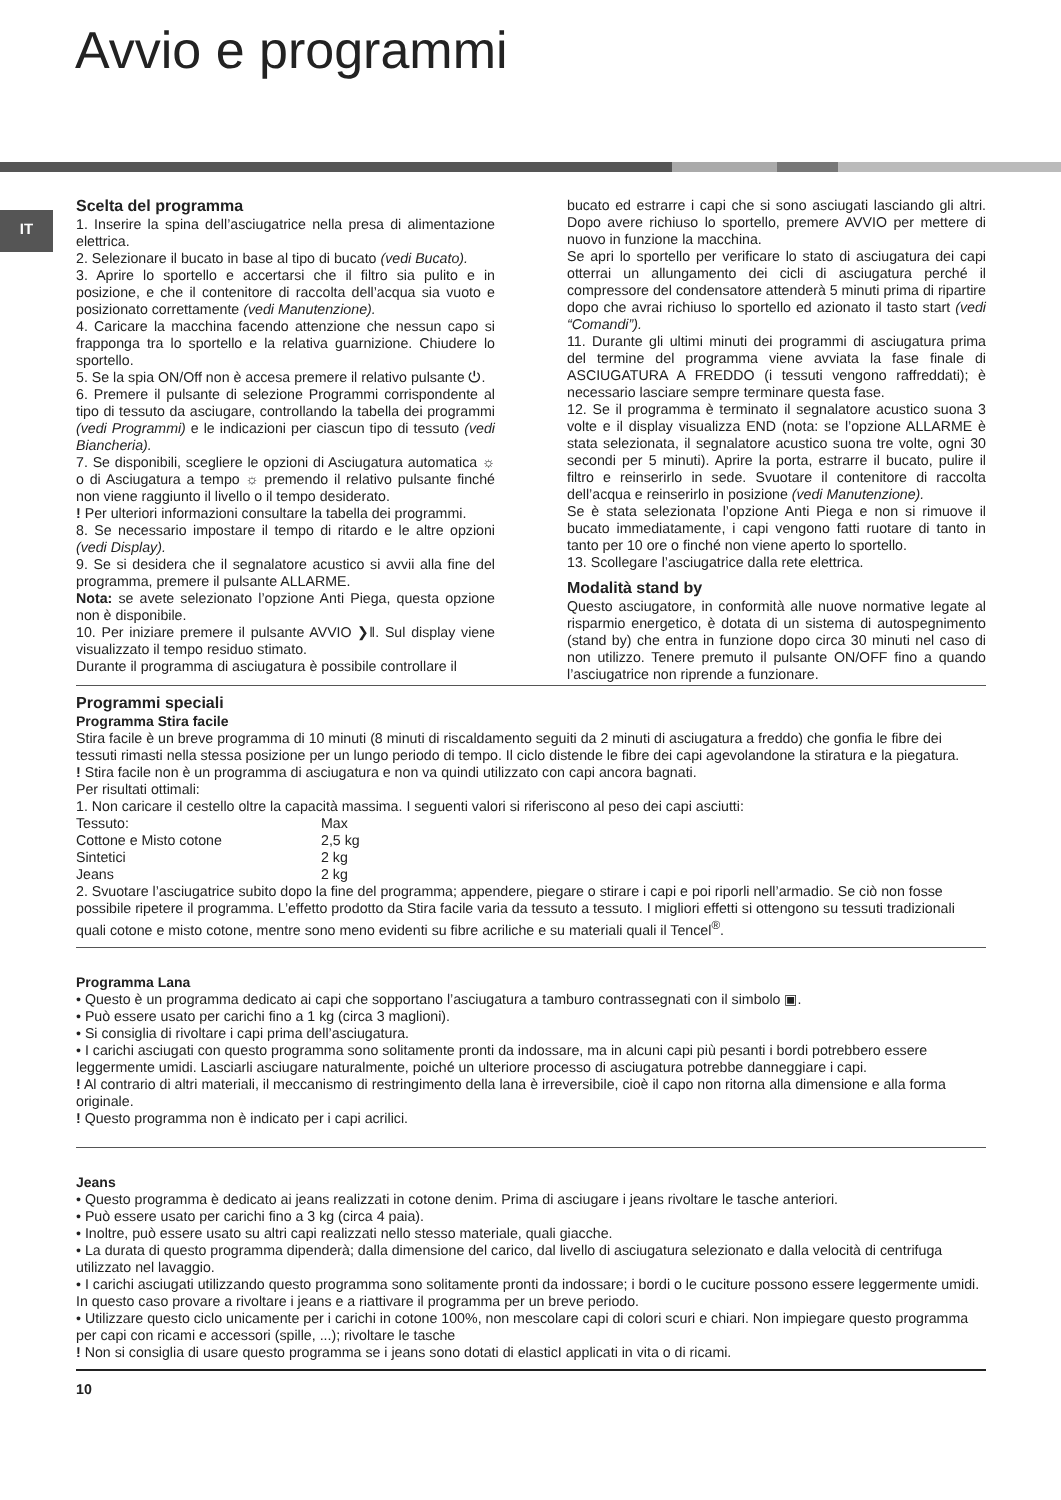Avvio e programmi
IT
Scelta del programma
1. Inserire la spina dell’asciugatrice nella presa di alimentazione elettrica.
2. Selezionare il bucato in base al tipo di bucato (vedi Bucato).
3. Aprire lo sportello e accertarsi che il filtro sia pulito e in posizione, e che il contenitore di raccolta dell’acqua sia vuoto e posizionato correttamente (vedi Manutenzione).
4. Caricare la macchina facendo attenzione che nessun capo si frapponga tra lo sportello e la relativa guarnizione. Chiudere lo sportello.
5. Se la spia ON/Off non è accesa premere il relativo pulsante ⏻.
6. Premere il pulsante di selezione Programmi corrispondente al tipo di tessuto da asciugare, controllando la tabella dei programmi (vedi Programmi) e le indicazioni per ciascun tipo di tessuto (vedi Biancheria).
7. Se disponibili, scegliere le opzioni di Asciugatura automatica ☼ o di Asciugatura a tempo ☼ premendo il relativo pulsante finché non viene raggiunto il livello o il tempo desiderato.
! Per ulteriori informazioni consultare la tabella dei programmi.
8. Se necessario impostare il tempo di ritardo e le altre opzioni (vedi Display).
9. Se si desidera che il segnalatore acustico si avvii alla fine del programma, premere il pulsante ALLARME.
Nota: se avete selezionato l’opzione Anti Piega, questa opzione non è disponibile.
10. Per iniziare premere il pulsante AVVIO ❯‖. Sul display viene visualizzato il tempo residuo stimato.
Durante il programma di asciugatura è possibile controllare il
bucato ed estrarre i capi che si sono asciugati lasciando gli altri. Dopo avere richiuso lo sportello, premere AVVIO per mettere di nuovo in funzione la macchina.
Se apri lo sportello per verificare lo stato di asciugatura dei capi otterrai un allungamento dei cicli di asciugatura perché il compressore del condensatore attenderà 5 minuti prima di ripartire dopo che avrai richiuso lo sportello ed azionato il tasto start (vedi “Comandi”).
11. Durante gli ultimi minuti dei programmi di asciugatura prima del termine del programma viene avviata la fase finale di ASCIUGATURA A FREDDO (i tessuti vengono raffreddati); è necessario lasciare sempre terminare questa fase.
12. Se il programma è terminato il segnalatore acustico suona 3 volte e il display visualizza END (nota: se l’opzione ALLARME è stata selezionata, il segnalatore acustico suona tre volte, ogni 30 secondi per 5 minuti). Aprire la porta, estrarre il bucato, pulire il filtro e reinserirlo in sede. Svuotare il contenitore di raccolta dell’acqua e reinserirlo in posizione (vedi Manutenzione).
Se è stata selezionata l’opzione Anti Piega e non si rimuove il bucato immediatamente, i capi vengono fatti ruotare di tanto in tanto per 10 ore o finché non viene aperto lo sportello.
13. Scollegare l’asciugatrice dalla rete elettrica.
Modalità stand by
Questo asciugatore, in conformità alle nuove normative legate al risparmio energetico, è dotata di un sistema di autospegnimento (stand by) che entra in funzione dopo circa 30 minuti nel caso di non utilizzo. Tenere premuto il pulsante ON/OFF fino a quando l’asciugatrice non riprende a funzionare.
Programmi speciali
Programma Stira facile
Stira facile è un breve programma di 10 minuti (8 minuti di riscaldamento seguiti da 2 minuti di asciugatura a freddo) che gonfia le fibre dei tessuti rimasti nella stessa posizione per un lungo periodo di tempo. Il ciclo distende le fibre dei capi agevolandone la stiratura e la piegatura.
! Stira facile non è un programma di asciugatura e non va quindi utilizzato con capi ancora bagnati.
Per risultati ottimali:
1. Non caricare il cestello oltre la capacità massima. I seguenti valori si riferiscono al peso dei capi asciutti:
| Tessuto: | Max |
| Cottone e Misto cotone | 2,5 kg |
| Sintetici | 2 kg |
| Jeans | 2 kg |
2. Svuotare l’asciugatrice subito dopo la fine del programma; appendere, piegare o stirare i capi e poi riporli nell’armadio. Se ciò non fosse possibile ripetere il programma. L’effetto prodotto da Stira facile varia da tessuto a tessuto. I migliori effetti si ottengono su tessuti tradizionali quali cotone e misto cotone, mentre sono meno evidenti su fibre acriliche e su materiali quali il Tencel<sup>®</sup>.
Programma Lana
• Questo è un programma dedicato ai capi che sopportano l’asciugatura a tamburo contrassegnati con il simbolo ▣.
• Può essere usato per carichi fino a 1 kg (circa 3 maglioni).
• Si consiglia di rivoltare i capi prima dell’asciugatura.
• I carichi asciugati con questo programma sono solitamente pronti da indossare, ma in alcuni capi più pesanti i bordi potrebbero essere leggermente umidi. Lasciarli asciugare naturalmente, poiché un ulteriore processo di asciugatura potrebbe danneggiare i capi.
! Al contrario di altri materiali, il meccanismo di restringimento della lana è irreversibile, cioè il capo non ritorna alla dimensione e alla forma originale.
! Questo programma non è indicato per i capi acrilici.
Jeans
• Questo programma è dedicato ai jeans realizzati in cotone denim. Prima di asciugare i jeans rivoltare le tasche anteriori.
• Può essere usato per carichi fino a 3 kg (circa 4 paia).
• Inoltre, può essere usato su altri capi realizzati nello stesso materiale, quali giacche.
• La durata di questo programma dipenderà; dalla dimensione del carico, dal livello di asciugatura selezionato e dalla velocità di centrifuga utilizzato nel lavaggio.
• I carichi asciugati utilizzando questo programma sono solitamente pronti da indossare; i bordi o le cuciture possono essere leggermente umidi. In questo caso provare a rivoltare i jeans e a riattivare il programma per un breve periodo.
• Utilizzare questo ciclo unicamente per i carichi in cotone 100%, non mescolare capi di colori scuri e chiari. Non impiegare questo programma per capi con ricami e accessori (spille, ...); rivoltare le tasche
! Non si consiglia di usare questo programma se i jeans sono dotati di elasticI applicati in vita o di ricami.
10